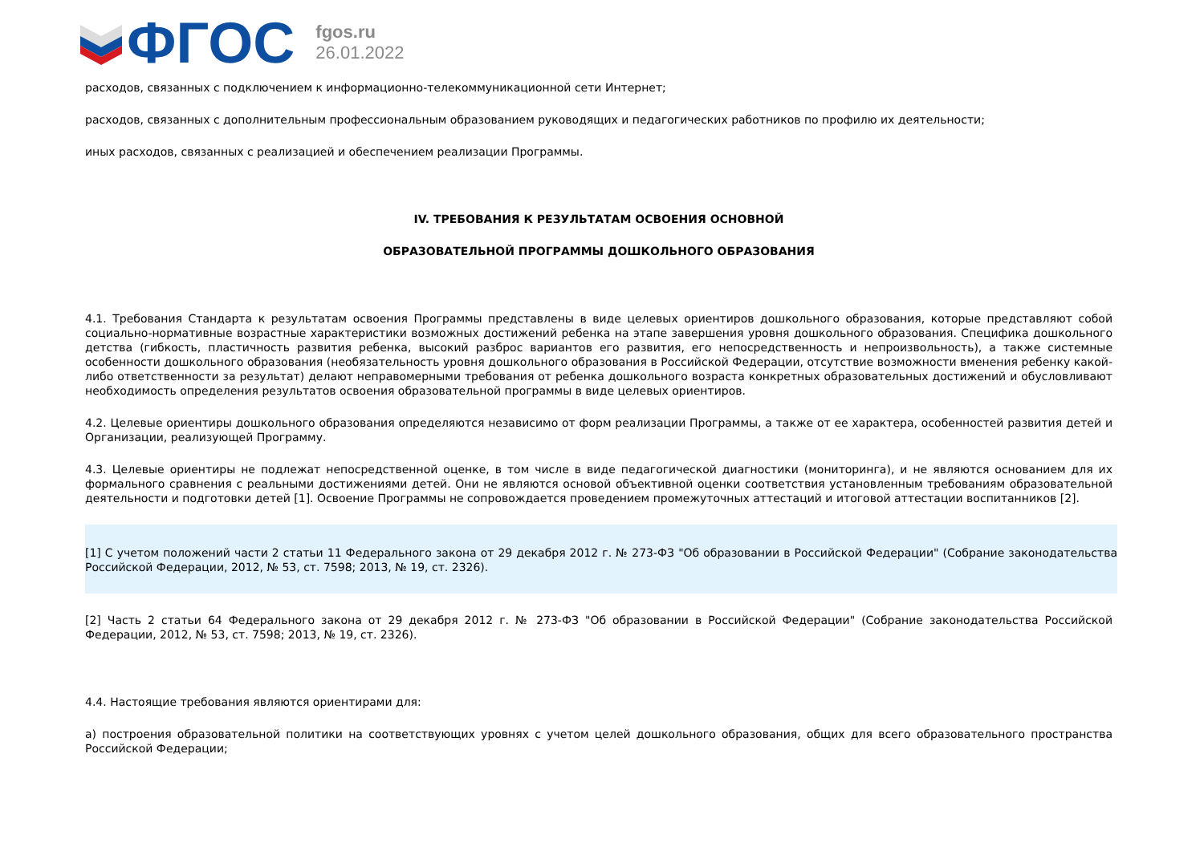ФГОС
fgos.ru
26.01.2022
расходов, связанных с подключением к информационно-телекоммуникационной сети Интернет;
расходов, связанных с дополнительным профессиональным образованием руководящих и педагогических работников по профилю их деятельности;
иных расходов, связанных с реализацией и обеспечением реализации Программы.
IV. ТРЕБОВАНИЯ К РЕЗУЛЬТАТАМ ОСВОЕНИЯ ОСНОВНОЙ
ОБРАЗОВАТЕЛЬНОЙ ПРОГРАММЫ ДОШКОЛЬНОГО ОБРАЗОВАНИЯ
4.1. Требования Стандарта к результатам освоения Программы представлены в виде целевых ориентиров дошкольного образования, которые представляют собой социально-нормативные возрастные характеристики возможных достижений ребенка на этапе завершения уровня дошкольного образования. Специфика дошкольного детства (гибкость, пластичность развития ребенка, высокий разброс вариантов его развития, его непосредственность и непроизвольность), а также системные особенности дошкольного образования (необязательность уровня дошкольного образования в Российской Федерации, отсутствие возможности вменения ребенку какой-либо ответственности за результат) делают неправомерными требования от ребенка дошкольного возраста конкретных образовательных достижений и обусловливают необходимость определения результатов освоения образовательной программы в виде целевых ориентиров.
4.2. Целевые ориентиры дошкольного образования определяются независимо от форм реализации Программы, а также от ее характера, особенностей развития детей и Организации, реализующей Программу.
4.3. Целевые ориентиры не подлежат непосредственной оценке, в том числе в виде педагогической диагностики (мониторинга), и не являются основанием для их формального сравнения с реальными достижениями детей. Они не являются основой объективной оценки соответствия установленным требованиям образовательной деятельности и подготовки детей [1]. Освоение Программы не сопровождается проведением промежуточных аттестаций и итоговой аттестации воспитанников [2].
[1] С учетом положений части 2 статьи 11 Федерального закона от 29 декабря 2012 г. № 273-ФЗ "Об образовании в Российской Федерации" (Собрание законодательства Российской Федерации, 2012, № 53, ст. 7598; 2013, № 19, ст. 2326).
[2] Часть 2 статьи 64 Федерального закона от 29 декабря 2012 г. № 273-ФЗ "Об образовании в Российской Федерации" (Собрание законодательства Российской Федерации, 2012, № 53, ст. 7598; 2013, № 19, ст. 2326).
4.4. Настоящие требования являются ориентирами для:
а) построения образовательной политики на соответствующих уровнях с учетом целей дошкольного образования, общих для всего образовательного пространства Российской Федерации;